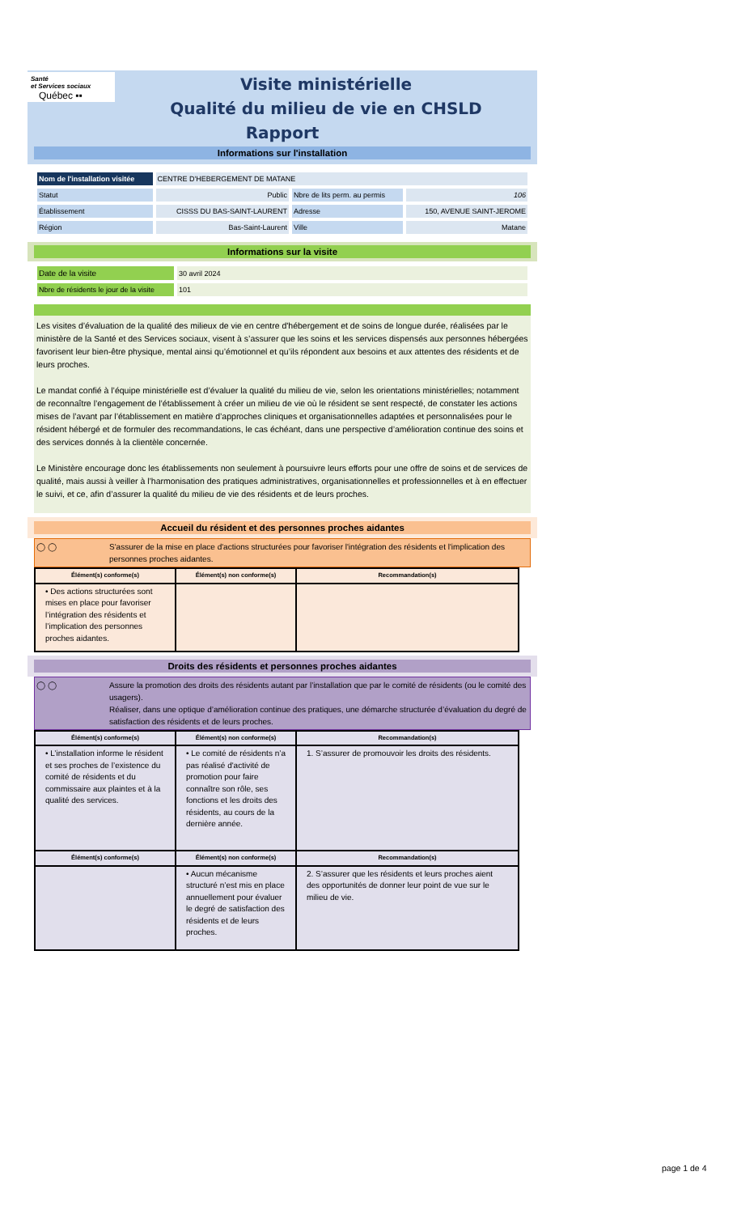Santé
et Services sociaux
Québec ▪▪
Visite ministérielle
Qualité du milieu de vie en CHSLD
Rapport
Informations sur l'installation
| Nom de l'installation visitée | CENTRE D'HEBERGEMENT DE MATANE | | |
| Statut | Public | Nbre de lits perm. au permis | 106 |
| Établissement | CISSS DU BAS-SAINT-LAURENT | Adresse | 150, AVENUE SAINT-JEROME |
| Région | Bas-Saint-Laurent | Ville | Matane |
Informations sur la visite
| Date de la visite | 30 avril 2024 |
| Nbre de résidents le jour de la visite | 101 |
Les visites d’évaluation de la qualité des milieux de vie en centre d'hébergement et de soins de longue durée, réalisées par le ministère de la Santé et des Services sociaux, visent à s’assurer que les soins et les services dispensés aux personnes hébergées favorisent leur bien-être physique, mental ainsi qu’émotionnel et qu’ils répondent aux besoins et aux attentes des résidents et de leurs proches.
Le mandat confié à l’équipe ministérielle est d’évaluer la qualité du milieu de vie, selon les orientations ministérielles; notamment de reconnaître l’engagement de l’établissement à créer un milieu de vie où le résident se sent respecté, de constater les actions mises de l’avant par l’établissement en matière d’approches cliniques et organisationnelles adaptées et personnalisées pour le résident hébergé et de formuler des recommandations, le cas échéant, dans une perspective d’amélioration continue des soins et des services donnés à la clientèle concernée.
Le Ministère encourage donc les établissements non seulement à poursuivre leurs efforts pour une offre de soins et de services de qualité, mais aussi à veiller à l’harmonisation des pratiques administratives, organisationnelles et professionnelles et à en effectuer le suivi, et ce, afin d’assurer la qualité du milieu de vie des résidents et de leurs proches.
Accueil du résident et des personnes proches aidantes
◯ ◯ S'assurer de la mise en place d'actions structurées pour favoriser l'intégration des résidents et l'implication des personnes proches aidantes.
| Élément(s) conforme(s) | Élément(s) non conforme(s) | Recommandation(s) |
| --- | --- | --- |
| • Des actions structurées sont mises en place pour favoriser l’intégration des résidents et l’implication des personnes proches aidantes. | | |
Droits des résidents et personnes proches aidantes
◯ ◯ Assure la promotion des droits des résidents autant par l’installation que par le comité de résidents (ou le comité des usagers).
Réaliser, dans une optique d’amélioration continue des pratiques, une démarche structurée d’évaluation du degré de satisfaction des résidents et de leurs proches.
| Élément(s) conforme(s) | Élément(s) non conforme(s) | Recommandation(s) |
| --- | --- | --- |
| • L’installation informe le résident et ses proches de l’existence du comité de résidents et du commissaire aux plaintes et à la qualité des services. | • Le comité de résidents n’a pas réalisé d'activité de promotion pour faire connaître son rôle, ses fonctions et les droits des résidents, au cours de la dernière année. | 1. S’assurer de promouvoir les droits des résidents. |
| Élément(s) conforme(s) | Élément(s) non conforme(s) | Recommandation(s) |
| | • Aucun mécanisme structuré n’est mis en place annuellement pour évaluer le degré de satisfaction des résidents et de leurs proches. | 2. S’assurer que les résidents et leurs proches aient des opportunités de donner leur point de vue sur le milieu de vie. |
page 1 de 4